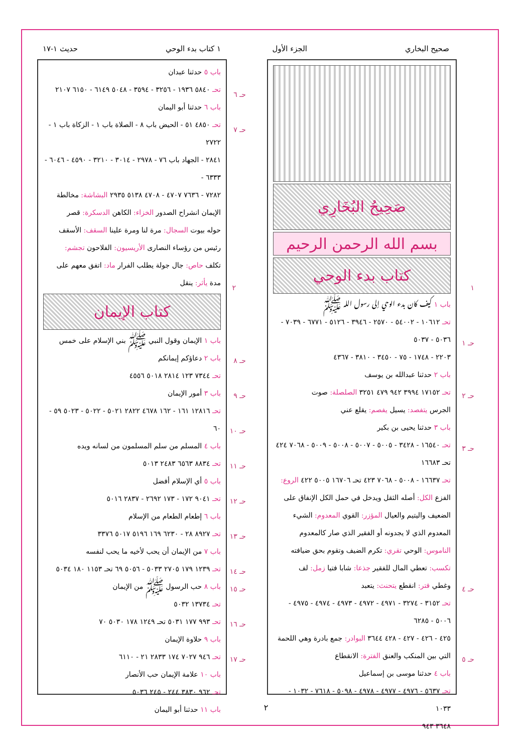صحيح البخاري الجزء الأول ١ كتاب بدء الوحي حديث ١-١٧
صَحِيحُ البُخَارِي
بسم الله الرحمن الرحيم
كتاب بدء الوحي
باب ١ كيف كان بدء الوحي إلى رسول الله ﷺ
تحـ ١٠٦١٢ - ٥٤٠٠٢ - ٢٥٧٠ - ٣٩٤٦ - ٥١٢٦ - ٦٧٧١ - ٧٠٣٩ - ٥٠٣٦ - ٥٠٣٧
٢٢٠٣ - ١٧٤٨ - ٧٥ - ٣٤٥٠ - ٣٨١٠ - ٤٣٦٧
باب ٢ حدثنا عبدالله بن يوسف
تحـ ١٧١٥٢ ٣٩٩٤ ٩٤٢ ٤٧٩ ٣٢٥١ الصلصلة: صوت
الجرس يتفصد: يسيل يفصم: يقلع عني
باب ٣ حدثنا يحيى بن بكير
تحـ ١٦٥٤٠ - ٣٤٢٨ - ٥٠٠٥ - ٥٠٠٧ - ٥٠٠٨ - ٥٠٠٩ - ٧٠٦٨ ٤٢٤ تحـ ١٦٦٨٣
تحـ ١٦٦٣٧ - ٥٠٠٨ - ٧٠٦٨ ٤٢٣ تحـ ١٦٧٠٦ ٥٠٠٥ ٤٢٢ الروع:
الفزع الكل: أصله الثقل ويدخل في حمل الكل الإنفاق على
الضعيف واليتيم والعيال المؤزر: القوي المعدوم: الشيء
المعدوم الذي لا يجدونه أو الفقير الذي صار كالمعدوم
الناموس: الوحي تقري: تكرم الضيف وتقوم بحق ضيافته
تكسب: تعطي المال للفقير جذعا: شابا فتيا زمل: لف
وغطي فتر: انقطع يتحنث: يتعبد
تحـ ٣١٥٢ - ٣٢٧٤ - ٤٩٧١ - ٤٩٧٢ - ٤٩٧٣ - ٤٩٧٤ - ٤٩٧٥ - ٥٠٠٦ - ٦٢٨٥
٤٢٥ - ٤٢٦ - ٤٢٧ - ٤٢٨ ٣٦٤٤ البوادر: جمع بادرة وهي اللحمة
التي بين المنكب والعنق الفترة: الانقطاع
باب ٤ حدثنا موسى بن إسماعيل
تحـ ٥٦٣٧ - ٤٩٧٦ - ٤٩٧٧ - ٤٩٧٨ - ٥٠٩٨ - ٧٦١٨ - ١٠٣٢ - ١٠٣٣
٣٦٤٨ ٩٤٣
١
حـ ١
حـ ٢
حـ ٣
حـ ٤
حـ ٥
باب ٥ حدثنا عبدان
تحـ ٥٨٤٠ ١٩٣٦ - ٣٢٥٦ - ٣٥٩٤ - ٥٠٤٨ ٦١٤٩ - ٦١٥٠ ٢١٠٧
باب ٦ حدثنا أبو اليمان
تحـ ٤٨٥٠ ٥١ - الحيض باب ٨ - الصلاة باب ١ - الزكاة باب ١ - ٢٧٢٢
٢٨٤١ - الجهاد باب ٧٦ - ٢٩٧٨ - ٣٠١٤ - ٣٢١٠ - ٤٥٩٠ - ٦٠٤٦ - ٦٣٣٣ -
٧٢٨٢ - ٧٦٣٦ ٤٧٠٧ - ٤٧٠٨ ٥١٣٨ ٢٩٣٥ البشاشة: مخالطة
الإيمان انشراح الصدور الخزاء: الكاهن الدسكرة: قصر
حوله بيوت السجال: مرة لنا ومرة علينا السقف: الأسقف
رئيس من رؤساء النصارى الأريسيون: الفلاحون تجشم:
تكلف حاص: جال جولة يطلب الفرار ماد: اتفق معهم على
مدة يأثر: ينقل
كتاب الإيمان
باب ١ الإيمان وقول النبي ﷺ بني الإسلام على خمس
باب ٢ دعاؤكم إيمانكم
تحـ ٧٣٤٤ ١٢٣ ٢٨١٤ ٥٠١٨ ٤٥٥٦
باب ٣ أمور الإيمان
تحـ ١٢٨١٦ ١٦١ - ١٦٢ ٤٦٧٨ ٢٨٢٢ ٥٠٢١ - ٥٠٢٢ - ٥٠٢٣ ٥٩ - ٦٠
باب ٤ المسلم من سلم المسلمون من لسانه ويده
تحـ ٨٨٣٤ ٦٥٦٣ ٢٤٨٣ ٥٠١٣
باب ٥ أي الإسلام أفضل
تحـ ٩٠٤١ ١٧٢ - ١٧٣ ٢٦٩٢ - ٢٨٣٧ ٥٠١٦
باب ٦ إطعام الطعام من الإسلام
تحـ ٨٩٢٧ ٢٨ - ٦٢٣٠ ١٦٩ ٥١٩٦ ٥٠١٧ ٣٣٧٦
باب ٧ من الإيمان أن يحب لأخيه ما يحب لنفسه
تحـ ١٢٣٩ ١٧٩ ٢٧٠٥ ٥٠٣٣ - ٥٠٥٦ ٦٩ تحـ ١١٥٣ ١٨٠ ٥٠٣٤
باب ٨ حب الرسول ﷺ من الإيمان
تحـ ١٣٧٣٤ ٥٠٣٢
تحـ ٩٩٣ ١٧٧ ٥٠٣١ تحـ ١٢٤٩ ١٧٨ ٥٠٣٠ ٧٠
باب ٩ حلاوة الإيمان
تحـ ٩٤٦ ٧٠٢٧ ١٧٤ ٢٨٣٣ ٢١ - ٦١١٠
باب ١٠ علامة الإيمان حب الأنصار
تحـ ٩٦٢ ٣٨٣٠ ٢٤٤ - ٢٤٥ ٥٠٣٦
باب ١١ حدثنا أبو اليمان
حـ ٦
حـ ٧
٢
حـ ٨
حـ ٩
حـ ١٠
حـ ١١
حـ ١٢
حـ ١٣
حـ ١٤
حـ ١٥
حـ ١٦
حـ ١٧
٢